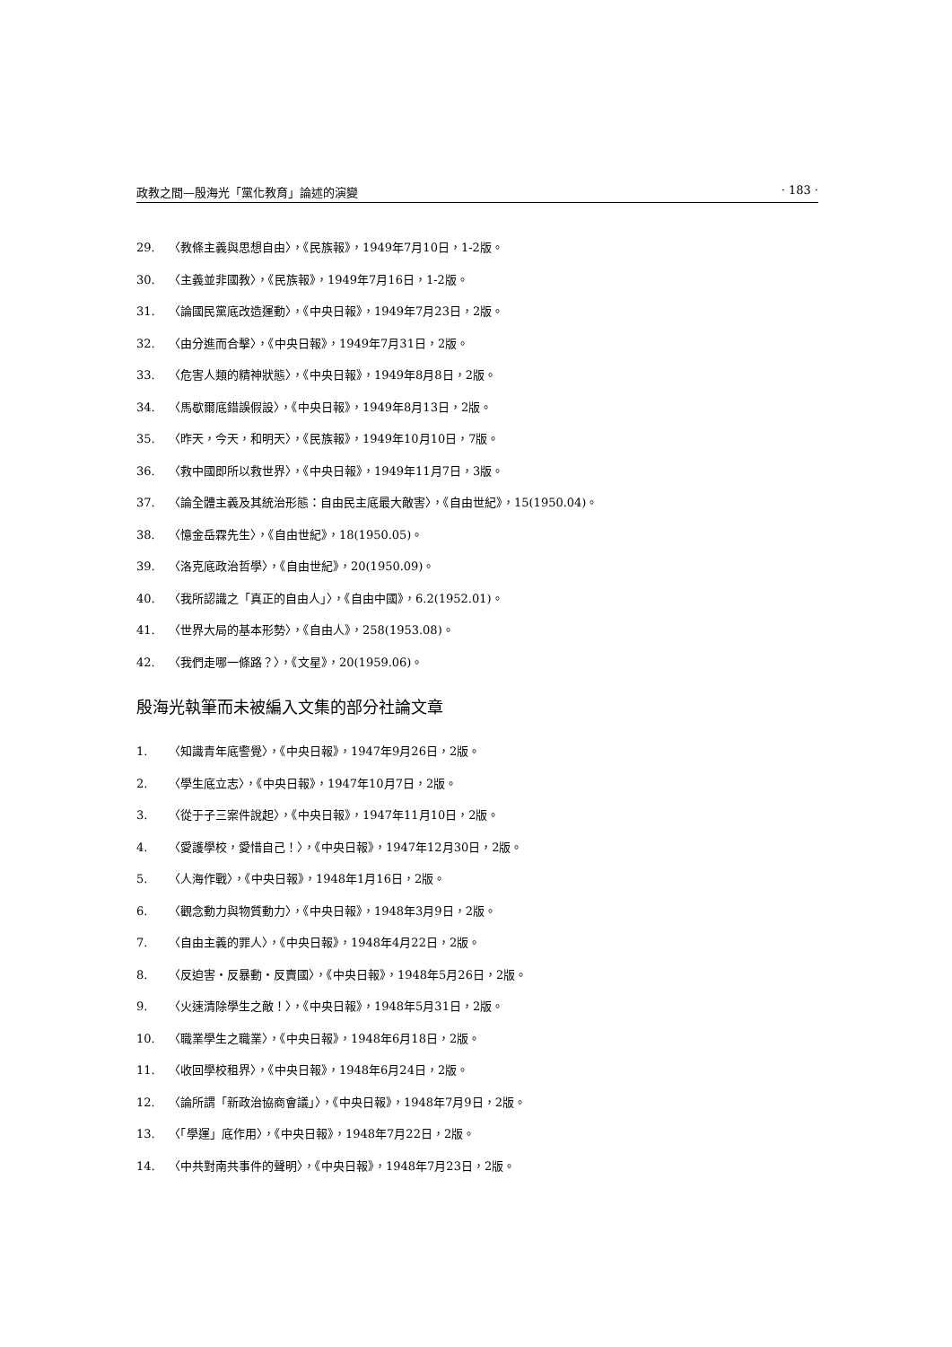政教之間—殷海光「黨化教育」論述的演變 · 183 ·
29. 〈教條主義與思想自由〉，《民族報》，1949年7月10日，1-2版。
30. 〈主義並非國教〉，《民族報》，1949年7月16日，1-2版。
31. 〈論國民黨底改造運動〉，《中央日報》，1949年7月23日，2版。
32. 〈由分進而合擊〉，《中央日報》，1949年7月31日，2版。
33. 〈危害人類的精神狀態〉，《中央日報》，1949年8月8日，2版。
34. 〈馬歇爾底錯誤假設〉，《中央日報》，1949年8月13日，2版。
35. 〈昨天，今天，和明天〉，《民族報》，1949年10月10日，7版。
36. 〈救中國即所以救世界〉，《中央日報》，1949年11月7日，3版。
37. 〈論全體主義及其統治形態：自由民主底最大敵害〉，《自由世紀》，15(1950.04)。
38. 〈憶金岳霖先生〉，《自由世紀》，18(1950.05)。
39. 〈洛克底政治哲學〉，《自由世紀》，20(1950.09)。
40. 〈我所認識之「真正的自由人」〉，《自由中國》，6.2(1952.01)。
41. 〈世界大局的基本形勢〉，《自由人》，258(1953.08)。
42. 〈我們走哪一條路？〉，《文星》，20(1959.06)。
殷海光執筆而未被編入文集的部分社論文章
1. 〈知識青年底警覺〉，《中央日報》，1947年9月26日，2版。
2. 〈學生底立志〉，《中央日報》，1947年10月7日，2版。
3. 〈從于子三案件說起〉，《中央日報》，1947年11月10日，2版。
4. 〈愛護學校，愛惜自己！〉，《中央日報》，1947年12月30日，2版。
5. 〈人海作戰〉，《中央日報》，1948年1月16日，2版。
6. 〈觀念動力與物質動力〉，《中央日報》，1948年3月9日，2版。
7. 〈自由主義的罪人〉，《中央日報》，1948年4月22日，2版。
8. 〈反迫害・反暴動・反賣國〉，《中央日報》，1948年5月26日，2版。
9. 〈火速清除學生之敵！〉，《中央日報》，1948年5月31日，2版。
10. 〈職業學生之職業〉，《中央日報》，1948年6月18日，2版。
11. 〈收回學校租界〉，《中央日報》，1948年6月24日，2版。
12. 〈論所謂「新政治協商會議」〉，《中央日報》，1948年7月9日，2版。
13. 〈「學運」底作用〉，《中央日報》，1948年7月22日，2版。
14. 〈中共對南共事件的聲明〉，《中央日報》，1948年7月23日，2版。